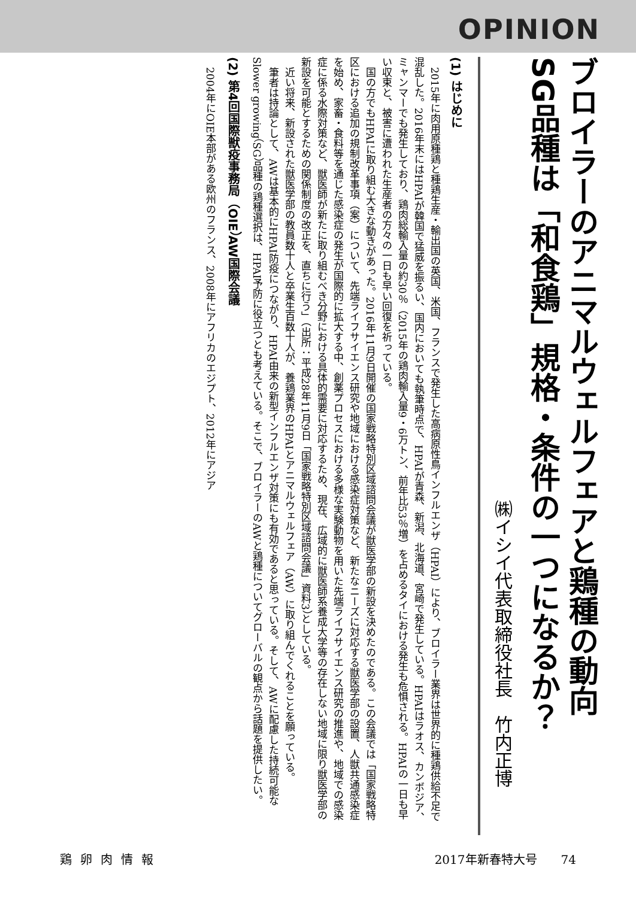OPINION
ブロイラーのアニマルウェルフェアと鶏種の動向
SG品種は「和食鶏」規格・条件の一つになるか？
㈱イシイ代表取締役社長　竹内正博
(1) はじめに
　2015年に肉用原種鶏と種鶏生産・輸出国の英国、米国、フランスで発生した高病原性鳥インフルエンザ（HPAI）により、ブロイラー業界は世界的に種鶏供給不足で混乱した。2016年末にはHPAIが韓国で猛威を振るい、国内においても執筆時点で、HPAIが青森、新潟、北海道、宮崎で発生している。HPAIはラオス、カンボジア、ミャンマーでも発生しており、鶏肉総輸入量の約30％（2015年の鶏肉輸入量9・6万トン、前年比53％増）を占めるタイにおける発生も危惧される。HPAIの一日も早い収束と、被害に遭われた生産者の方々の一日も早い回復を祈っている。
　国の方でもHPAIに取り組む大きな動きがあった。2016年11月9日開催の国家戦略特別区域諮問会議が獣医学部の新設を決めたのである。この会議では「国家戦略特区における追加の規制改革事項（案）について、先端ライフサイエンス研究や地域における感染症対策など、新たなニーズに対応する獣医学部の設置、人獣共通感染症を始め、家畜・食料等を通じた感染症の発生が国際的に拡大する中、創薬プロセスにおける多様な実験動物を用いた先端ライフサイエンス研究の推進や、地域での感染症に係る水際対策など、獣医師が新たに取り組むべき分野における具体的需要に対応するため、現在、広域的に獣医師系養成大学等の存在しない地域に限り獣医学部の新設を可能とするための関係制度の改正を、直ちに行う」（出所：平成28年11月9日「国家戦略特別区域諮問会議」資料3）としている。
　近い将来、新設された獣医学部の教員数十人と卒業生百数十人が、養鶏業界のHPAIとアニマルウェルフェア（AW）に取り組んでくれることを願っている。
　筆者は持論として、AWは基本的にHPAI防疫につながり、HPAI由来の新型インフルエンザ対策にも有効であると思っている。そして、AWに配慮した持続可能なSlower growing（SG）品種の鶏種選択は、HPAI予防に役立つとも考えている。そこで、ブロイラーのAWと鶏種についてグローバルの観点から話題を提供したい。
(2) 第4回国際獣疫事務局（OIE）AW国際会議
　2004年にOIE本部がある欧州のフランス、2008年にアフリカのエジプト、2012年にアジア
鶏卵肉情報 2017年新春特大号　　74